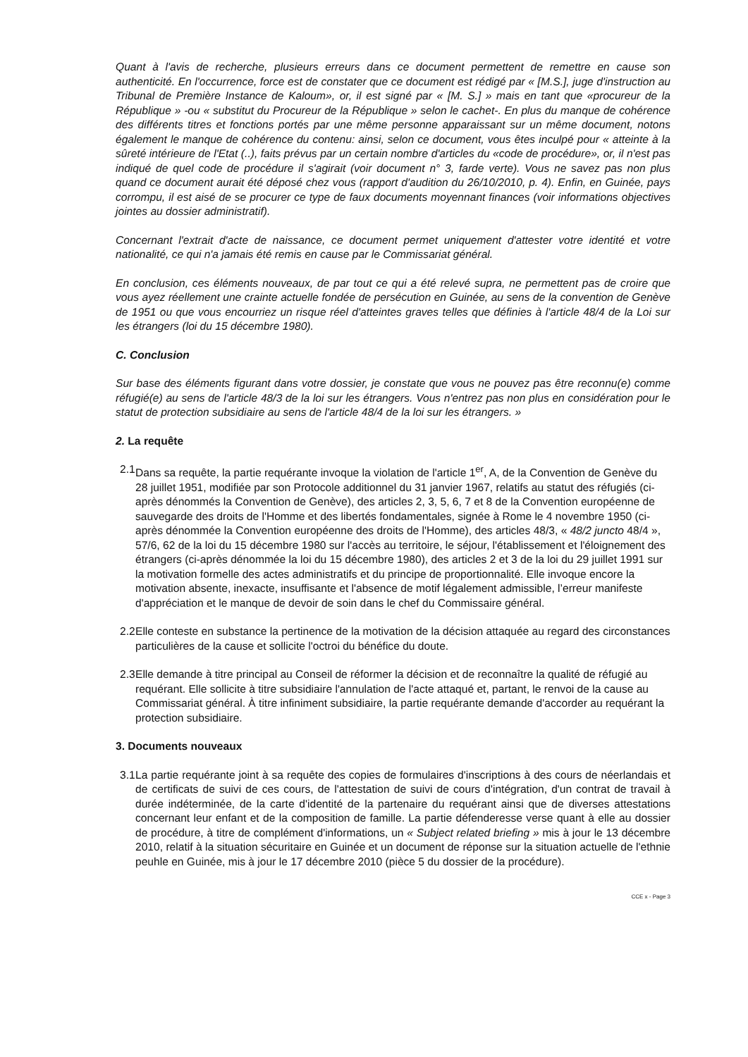Quant à l'avis de recherche, plusieurs erreurs dans ce document permettent de remettre en cause son authenticité. En l'occurrence, force est de constater que ce document est rédigé par « [M.S.], juge d'instruction au Tribunal de Première Instance de Kaloum», or, il est signé par « [M. S.] » mais en tant que «procureur de la République » -ou « substitut du Procureur de la République » selon le cachet-. En plus du manque de cohérence des différents titres et fonctions portés par une même personne apparaissant sur un même document, notons également le manque de cohérence du contenu: ainsi, selon ce document, vous êtes inculpé pour « atteinte à la sûreté intérieure de l'Etat (..), faits prévus par un certain nombre d'articles du «code de procédure», or, il n'est pas indiqué de quel code de procédure il s'agirait (voir document n° 3, farde verte). Vous ne savez pas non plus quand ce document aurait été déposé chez vous (rapport d'audition du 26/10/2010, p. 4). Enfin, en Guinée, pays corrompu, il est aisé de se procurer ce type de faux documents moyennant finances (voir informations objectives jointes au dossier administratif).
Concernant l'extrait d'acte de naissance, ce document permet uniquement d'attester votre identité et votre nationalité, ce qui n'a jamais été remis en cause par le Commissariat général.
En conclusion, ces éléments nouveaux, de par tout ce qui a été relevé supra, ne permettent pas de croire que vous ayez réellement une crainte actuelle fondée de persécution en Guinée, au sens de la convention de Genève de 1951 ou que vous encourriez un risque réel d'atteintes graves telles que définies à l'article 48/4 de la Loi sur les étrangers (loi du 15 décembre 1980).
C. Conclusion
Sur base des éléments figurant dans votre dossier, je constate que vous ne pouvez pas être reconnu(e) comme réfugié(e) au sens de l'article 48/3 de la loi sur les étrangers. Vous n'entrez pas non plus en considération pour le statut de protection subsidiaire au sens de l'article 48/4 de la loi sur les étrangers. »
2. La requête
2.1
Dans sa requête, la partie requérante invoque la violation de l'article 1<sup>er</sup>, A, de la Convention de Genève du 28 juillet 1951, modifiée par son Protocole additionnel du 31 janvier 1967, relatifs au statut des réfugiés (ci-après dénommés la Convention de Genève), des articles 2, 3, 5, 6, 7 et 8 de la Convention européenne de sauvegarde des droits de l'Homme et des libertés fondamentales, signée à Rome le 4 novembre 1950 (ci-après dénommée la Convention européenne des droits de l'Homme), des articles 48/3, « 48/2 juncto 48/4 », 57/6, 62 de la loi du 15 décembre 1980 sur l'accès au territoire, le séjour, l'établissement et l'éloignement des étrangers (ci-après dénommée la loi du 15 décembre 1980), des articles 2 et 3 de la loi du 29 juillet 1991 sur la motivation formelle des actes administratifs et du principe de proportionnalité. Elle invoque encore la motivation absente, inexacte, insuffisante et l'absence de motif légalement admissible, l’erreur manifeste d'appréciation et le manque de devoir de soin dans le chef du Commissaire général.
2.2
Elle conteste en substance la pertinence de la motivation de la décision attaquée au regard des circonstances particulières de la cause et sollicite l'octroi du bénéfice du doute.
2.3
Elle demande à titre principal au Conseil de réformer la décision et de reconnaître la qualité de réfugié au requérant. Elle sollicite à titre subsidiaire l'annulation de l'acte attaqué et, partant, le renvoi de la cause au Commissariat général. À titre infiniment subsidiaire, la partie requérante demande d'accorder au requérant la protection subsidiaire.
3. Documents nouveaux
3.1
La partie requérante joint à sa requête des copies de formulaires d'inscriptions à des cours de néerlandais et de certificats de suivi de ces cours, de l'attestation de suivi de cours d'intégration, d'un contrat de travail à durée indéterminée, de la carte d'identité de la partenaire du requérant ainsi que de diverses attestations concernant leur enfant et de la composition de famille. La partie défenderesse verse quant à elle au dossier de procédure, à titre de complément d'informations, un « Subject related briefing » mis à jour le 13 décembre 2010, relatif à la situation sécuritaire en Guinée et un document de réponse sur la situation actuelle de l'ethnie peuhle en Guinée, mis à jour le 17 décembre 2010 (pièce 5 du dossier de la procédure).
CCE x - Page 3